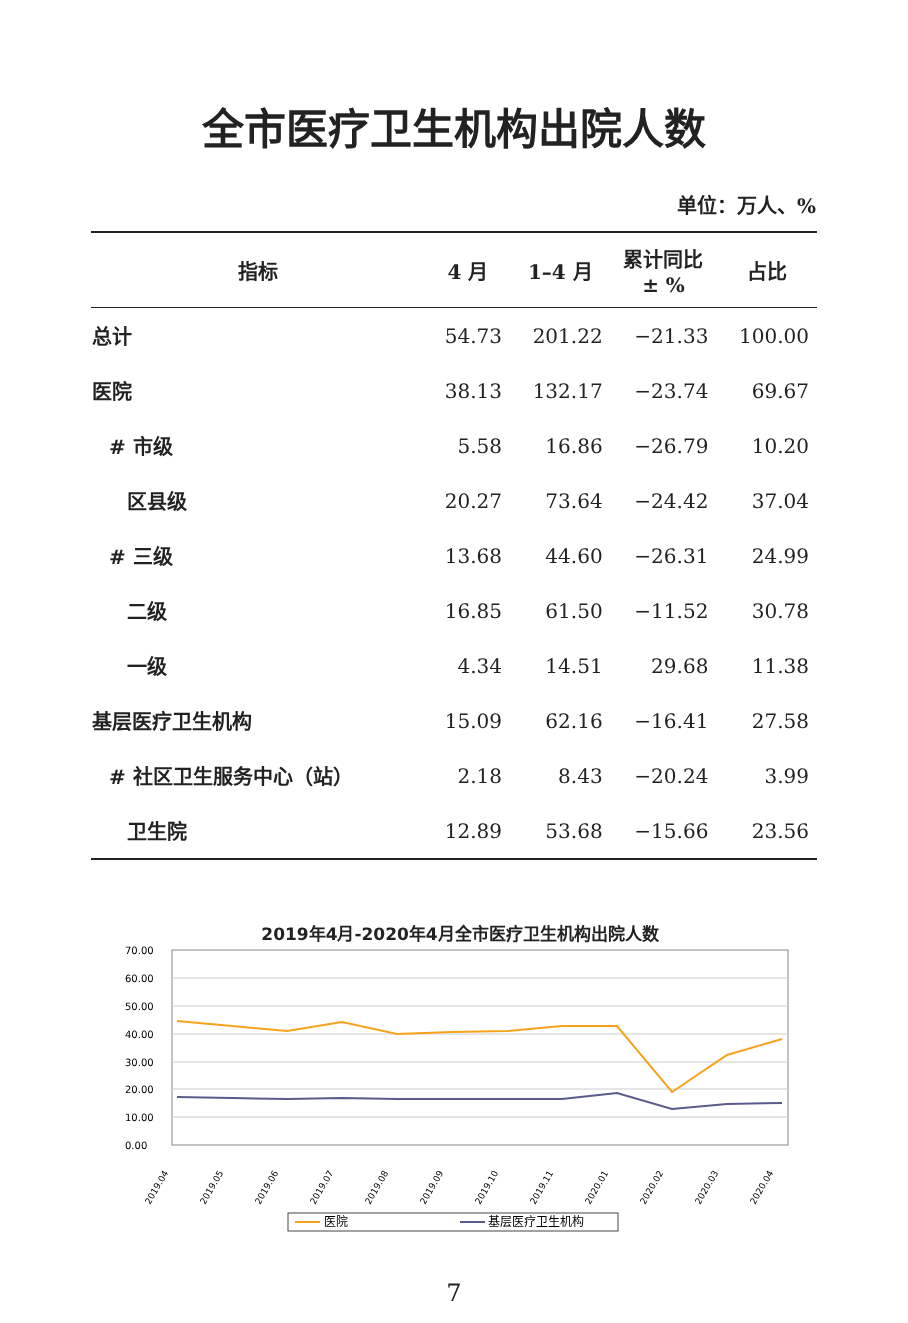全市医疗卫生机构出院人数
单位：万人、%
| 指标 | 4 月 | 1–4 月 | 累计同比 ± % | 占比 |
| --- | --- | --- | --- | --- |
| 总计 | 54.73 | 201.22 | −21.33 | 100.00 |
| 医院 | 38.13 | 132.17 | −23.74 | 69.67 |
| # 市级 | 5.58 | 16.86 | −26.79 | 10.20 |
| 区县级 | 20.27 | 73.64 | −24.42 | 37.04 |
| # 三级 | 13.68 | 44.60 | −26.31 | 24.99 |
| 二级 | 16.85 | 61.50 | −11.52 | 30.78 |
| 一级 | 4.34 | 14.51 | 29.68 | 11.38 |
| 基层医疗卫生机构 | 15.09 | 62.16 | −16.41 | 27.58 |
| # 社区卫生服务中心（站） | 2.18 | 8.43 | −20.24 | 3.99 |
| 卫生院 | 12.89 | 53.68 | −15.66 | 23.56 |
2019年4月-2020年4月全市医疗卫生机构出院人数
70.00
60.00
50.00
40.00
30.00
20.00
10.00
0.00
2019.04
2019.05
2019.06
2019.07
2019.08
2019.09
2019.10
2019.11
2020.01
2020.02
2020.03
2020.04
医院
基层医疗卫生机构
7